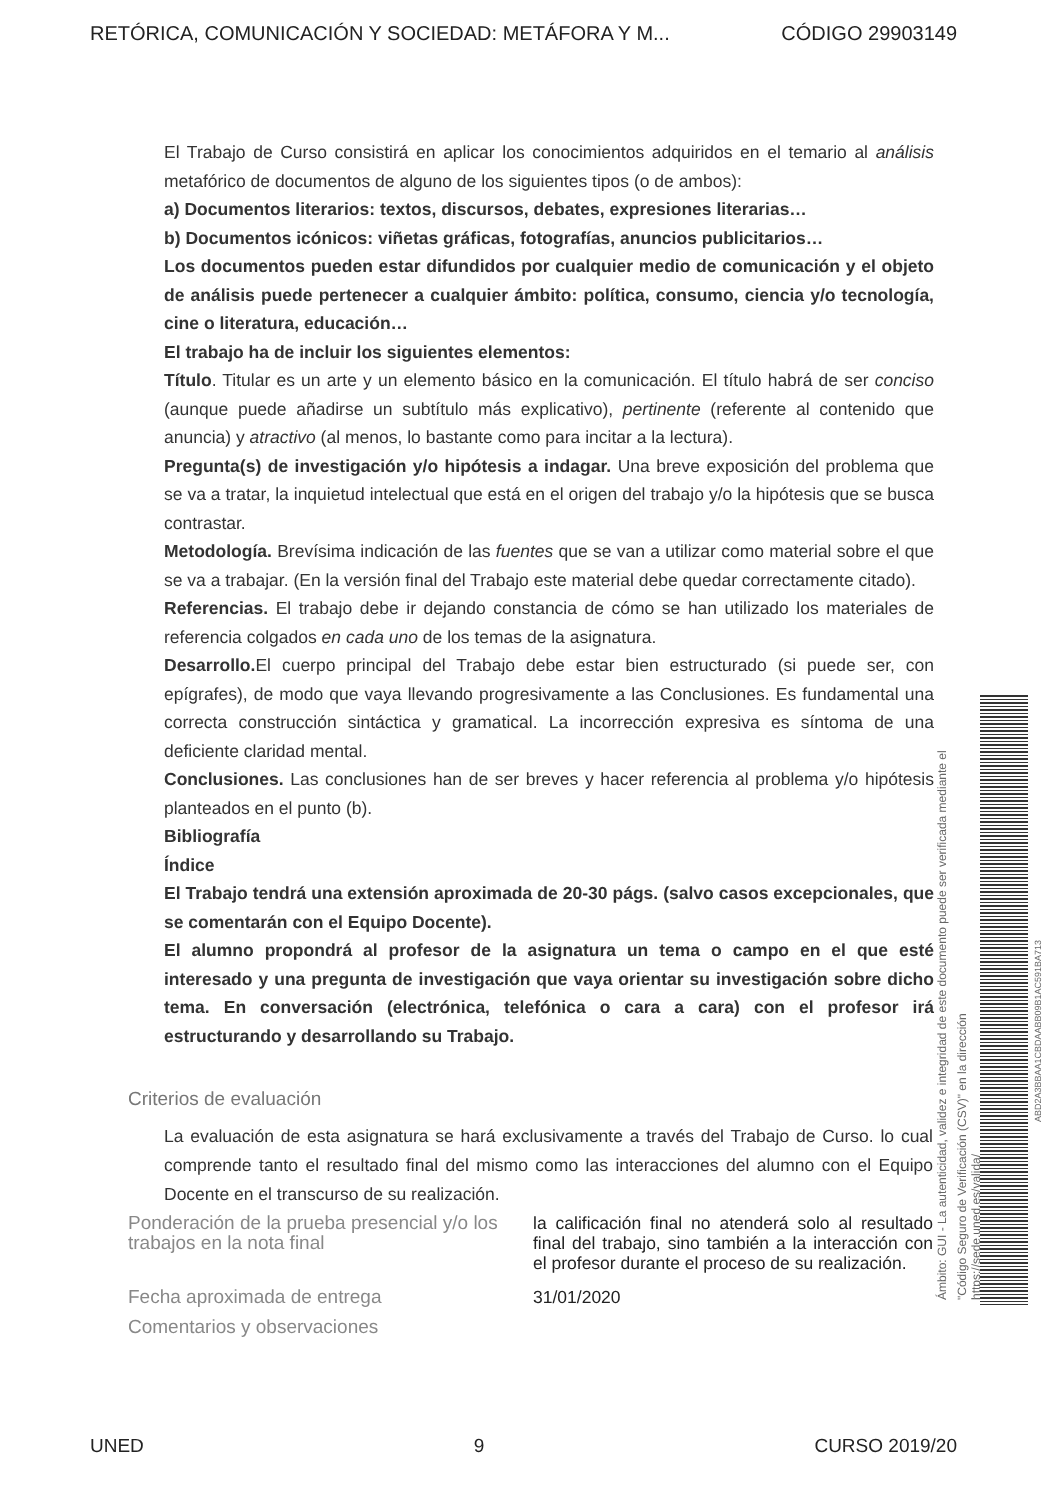RETÓRICA, COMUNICACIÓN Y SOCIEDAD: METÁFORA Y M... CÓDIGO 29903149
El Trabajo de Curso consistirá en aplicar los conocimientos adquiridos en el temario al análisis metafórico de documentos de alguno de los siguientes tipos (o de ambos):
a) Documentos literarios: textos, discursos, debates, expresiones literarias…
b) Documentos icónicos: viñetas gráficas, fotografías, anuncios publicitarios…
Los documentos pueden estar difundidos por cualquier medio de comunicación y el objeto de análisis puede pertenecer a cualquier ámbito: política, consumo, ciencia y/o tecnología, cine o literatura, educación…
El trabajo ha de incluir los siguientes elementos:
Título. Titular es un arte y un elemento básico en la comunicación. El título habrá de ser conciso (aunque puede añadirse un subtítulo más explicativo), pertinente (referente al contenido que anuncia) y atractivo (al menos, lo bastante como para incitar a la lectura).
Pregunta(s) de investigación y/o hipótesis a indagar. Una breve exposición del problema que se va a tratar, la inquietud intelectual que está en el origen del trabajo y/o la hipótesis que se busca contrastar.
Metodología. Brevísima indicación de las fuentes que se van a utilizar como material sobre el que se va a trabajar. (En la versión final del Trabajo este material debe quedar correctamente citado).
Referencias. El trabajo debe ir dejando constancia de cómo se han utilizado los materiales de referencia colgados en cada uno de los temas de la asignatura.
Desarrollo. El cuerpo principal del Trabajo debe estar bien estructurado (si puede ser, con epígrafes), de modo que vaya llevando progresivamente a las Conclusiones. Es fundamental una correcta construcción sintáctica y gramatical. La incorrección expresiva es síntoma de una deficiente claridad mental.
Conclusiones. Las conclusiones han de ser breves y hacer referencia al problema y/o hipótesis planteados en el punto (b).
Bibliografía
Índice
El Trabajo tendrá una extensión aproximada de 20-30 págs. (salvo casos excepcionales, que se comentarán con el Equipo Docente).
El alumno propondrá al profesor de la asignatura un tema o campo en el que esté interesado y una pregunta de investigación que vaya orientar su investigación sobre dicho tema. En conversación (electrónica, telefónica o cara a cara) con el profesor irá estructurando y desarrollando su Trabajo.
Criterios de evaluación
La evaluación de esta asignatura se hará exclusivamente a través del Trabajo de Curso. lo cual comprende tanto el resultado final del mismo como las interacciones del alumno con el Equipo Docente en el transcurso de su realización.
Ponderación de la prueba presencial y/o los trabajos en la nota final
la calificación final no atenderá solo al resultado final del trabajo, sino también a la interacción con el profesor durante el proceso de su realización.
Fecha aproximada de entrega 31/01/2020
Comentarios y observaciones
Ámbito: GUI - La autenticidad, validez e integridad de este documento puede ser verificada mediante el
"Código Seguro de Verificación (CSV)" en la dirección https://sede.uned.es/valida/
ABD2A3BBAA1CBDAABB09B1AC591BA713
UNED 9 CURSO 2019/20